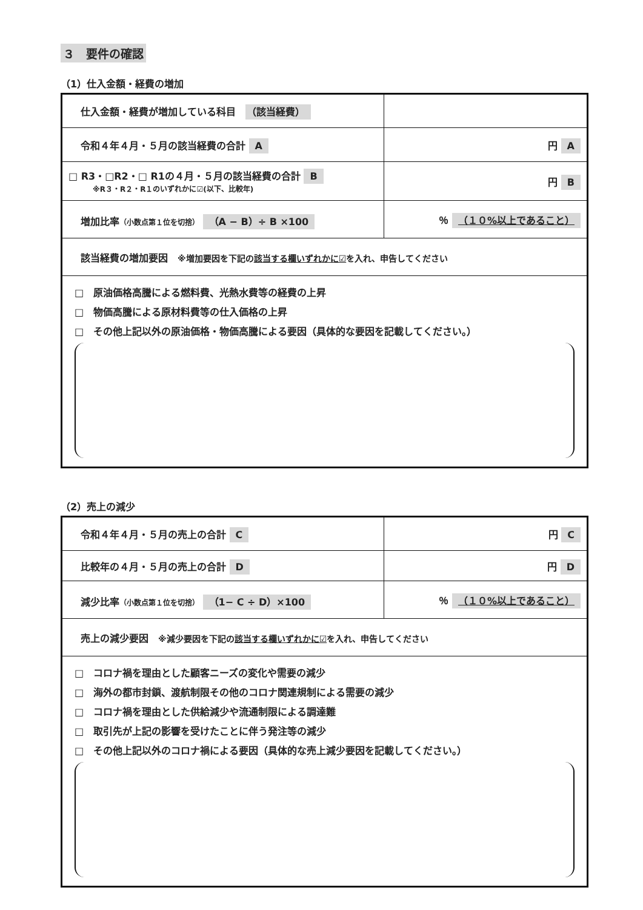３　要件の確認
（1）仕入金額・経費の増加
| 仕入金額・経費が増加している科目 （該当経費） | |
| 令和４年４月・５月の該当経費の合計 A | 円 A |
| □ R3・□R2・□ R1の４月・５月の該当経費の合計 B ※R３・R２・R１のいずれかに☑(以下、比較年) | 円 B |
| 増加比率 （小数点第１位を切捨） （A − B）÷ B ×100 | ％ （１０%以上であること） |
| 該当経費の増加要因 ※増加要因を下記の 該当する欄いずれかに☑ を入れ、申告してください | |
| □ 原油価格高騰による燃料費、光熱水費等の経費の上昇 □ 物価高騰による原材料費等の仕入価格の上昇 □ その他上記以外の原油価格・物価高騰による要因（具体的な要因を記載してください。） | |
（2）売上の減少
| 令和４年４月・５月の売上の合計 C | 円 C |
| 比較年の４月・５月の売上の合計 D | 円 D |
| 減少比率 （小数点第１位を切捨） （1− C ÷ D）×100 | ％ （１０%以上であること） |
| 売上の減少要因 ※減少要因を下記の 該当する欄いずれかに☑ を入れ、申告してください | |
| □ コロナ禍を理由とした顧客ニーズの変化や需要の減少 □ 海外の都市封鎖、渡航制限その他のコロナ関連規制による需要の減少 □ コロナ禍を理由とした供給減少や流通制限による調達難 □ 取引先が上記の影響を受けたことに伴う発注等の減少 □ その他上記以外のコロナ禍による要因（具体的な売上減少要因を記載してください。） | |